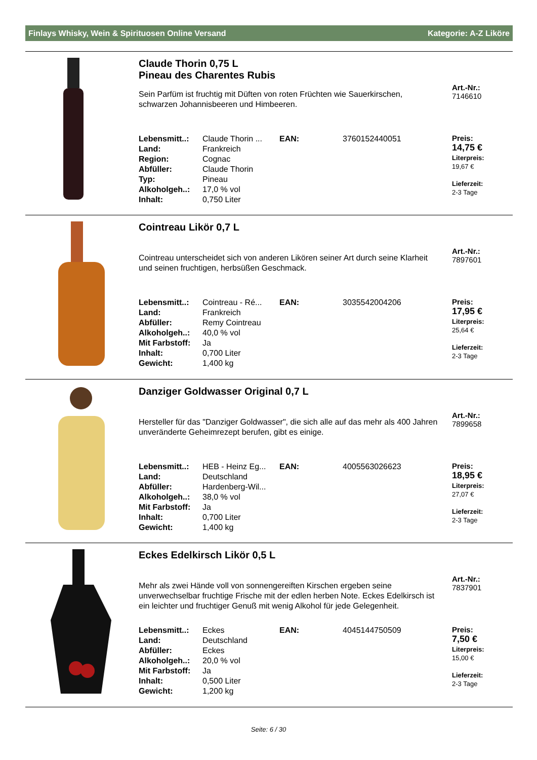Finlays Whisky, Wein & Spirituosen Online Versand Kategorie: A-Z Liköre
Claude Thorin 0,75 L
Pineau des Charentes Rubis
Sein Parfüm ist fruchtig mit Düften von roten Früchten wie Sauerkirschen, schwarzen Johannisbeeren und Himbeeren.
| Lebensmitt..: | Claude Thorin ... | EAN: | 3760152440051 |
| Land: | Frankreich | | |
| Region: | Cognac | | |
| Abfüller: | Claude Thorin | | |
| Typ: | Pineau | | |
| Alkoholgeh..: | 17,0 % vol | | |
| Inhalt: | 0,750 Liter | | |
Art.-Nr.:
7146610
Preis:
14,75 €
Literpreis:
19,67 €
Lieferzeit:
2-3 Tage
Cointreau Likör 0,7 L
Cointreau unterscheidet sich von anderen Likören seiner Art durch seine Klarheit und seinen fruchtigen, herbsüßen Geschmack.
| Lebensmitt..: | Cointreau - Ré... | EAN: | 3035542004206 |
| Land: | Frankreich | | |
| Abfüller: | Remy Cointreau | | |
| Alkoholgeh..: | 40,0 % vol | | |
| Mit Farbstoff: | Ja | | |
| Inhalt: | 0,700 Liter | | |
| Gewicht: | 1,400 kg | | |
Art.-Nr.:
7897601
Preis:
17,95 €
Literpreis:
25,64 €
Lieferzeit:
2-3 Tage
Danziger Goldwasser Original 0,7 L
Hersteller für das "Danziger Goldwasser", die sich alle auf das mehr als 400 Jahren unveränderte Geheimrezept berufen, gibt es einige.
| Lebensmitt..: | HEB - Heinz Eg... | EAN: | 4005563026623 |
| Land: | Deutschland | | |
| Abfüller: | Hardenberg-Wil... | | |
| Alkoholgeh..: | 38,0 % vol | | |
| Mit Farbstoff: | Ja | | |
| Inhalt: | 0,700 Liter | | |
| Gewicht: | 1,400 kg | | |
Art.-Nr.:
7899658
Preis:
18,95 €
Literpreis:
27,07 €
Lieferzeit:
2-3 Tage
Eckes Edelkirsch Likör 0,5 L
Mehr als zwei Hände voll von sonnengereiften Kirschen ergeben seine unverwechselbar fruchtige Frische mit der edlen herben Note. Eckes Edelkirsch ist ein leichter und fruchtiger Genuß mit wenig Alkohol für jede Gelegenheit.
| Lebensmitt..: | Eckes | EAN: | 4045144750509 |
| Land: | Deutschland | | |
| Abfüller: | Eckes | | |
| Alkoholgeh..: | 20,0 % vol | | |
| Mit Farbstoff: | Ja | | |
| Inhalt: | 0,500 Liter | | |
| Gewicht: | 1,200 kg | | |
Art.-Nr.:
7837901
Preis:
7,50 €
Literpreis:
15,00 €
Lieferzeit:
2-3 Tage
Seite: 6 / 30